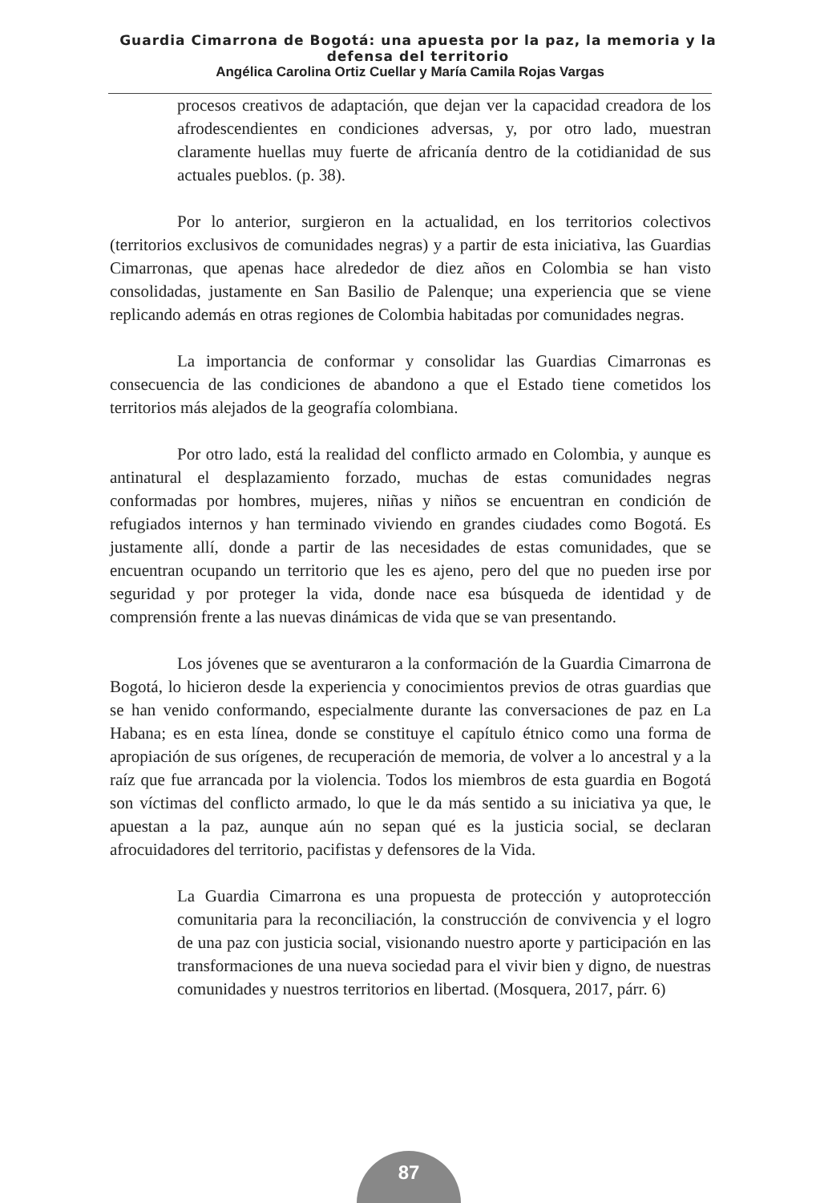Guardia Cimarrona de Bogotá: una apuesta por la paz, la memoria y la defensa del territorio
Angélica Carolina Ortiz Cuellar y María Camila Rojas Vargas
procesos creativos de adaptación, que dejan ver la capacidad creadora de los afrodescendientes en condiciones adversas, y, por otro lado, muestran claramente huellas muy fuerte de africanía dentro de la cotidianidad de sus actuales pueblos. (p. 38).
Por lo anterior, surgieron en la actualidad, en los territorios colectivos (territorios exclusivos de comunidades negras) y a partir de esta iniciativa, las Guardias Cimarronas, que apenas hace alrededor de diez años en Colombia se han visto consolidadas, justamente en San Basilio de Palenque; una experiencia que se viene replicando además en otras regiones de Colombia habitadas por comunidades negras.
La importancia de conformar y consolidar las Guardias Cimarronas es consecuencia de las condiciones de abandono a que el Estado tiene cometidos los territorios más alejados de la geografía colombiana.
Por otro lado, está la realidad del conflicto armado en Colombia, y aunque es antinatural el desplazamiento forzado, muchas de estas comunidades negras conformadas por hombres, mujeres, niñas y niños se encuentran en condición de refugiados internos y han terminado viviendo en grandes ciudades como Bogotá. Es justamente allí, donde a partir de las necesidades de estas comunidades, que se encuentran ocupando un territorio que les es ajeno, pero del que no pueden irse por seguridad y por proteger la vida, donde nace esa búsqueda de identidad y de comprensión frente a las nuevas dinámicas de vida que se van presentando.
Los jóvenes que se aventuraron a la conformación de la Guardia Cimarrona de Bogotá, lo hicieron desde la experiencia y conocimientos previos de otras guardias que se han venido conformando, especialmente durante las conversaciones de paz en La Habana; es en esta línea, donde se constituye el capítulo étnico como una forma de apropiación de sus orígenes, de recuperación de memoria, de volver a lo ancestral y a la raíz que fue arrancada por la violencia. Todos los miembros de esta guardia en Bogotá son víctimas del conflicto armado, lo que le da más sentido a su iniciativa ya que, le apuestan a la paz, aunque aún no sepan qué es la justicia social, se declaran afrocuidadores del territorio, pacifistas y defensores de la Vida.
La Guardia Cimarrona es una propuesta de protección y autoprotección comunitaria para la reconciliación, la construcción de convivencia y el logro de una paz con justicia social, visionando nuestro aporte y participación en las transformaciones de una nueva sociedad para el vivir bien y digno, de nuestras comunidades y nuestros territorios en libertad. (Mosquera, 2017, párr. 6)
87